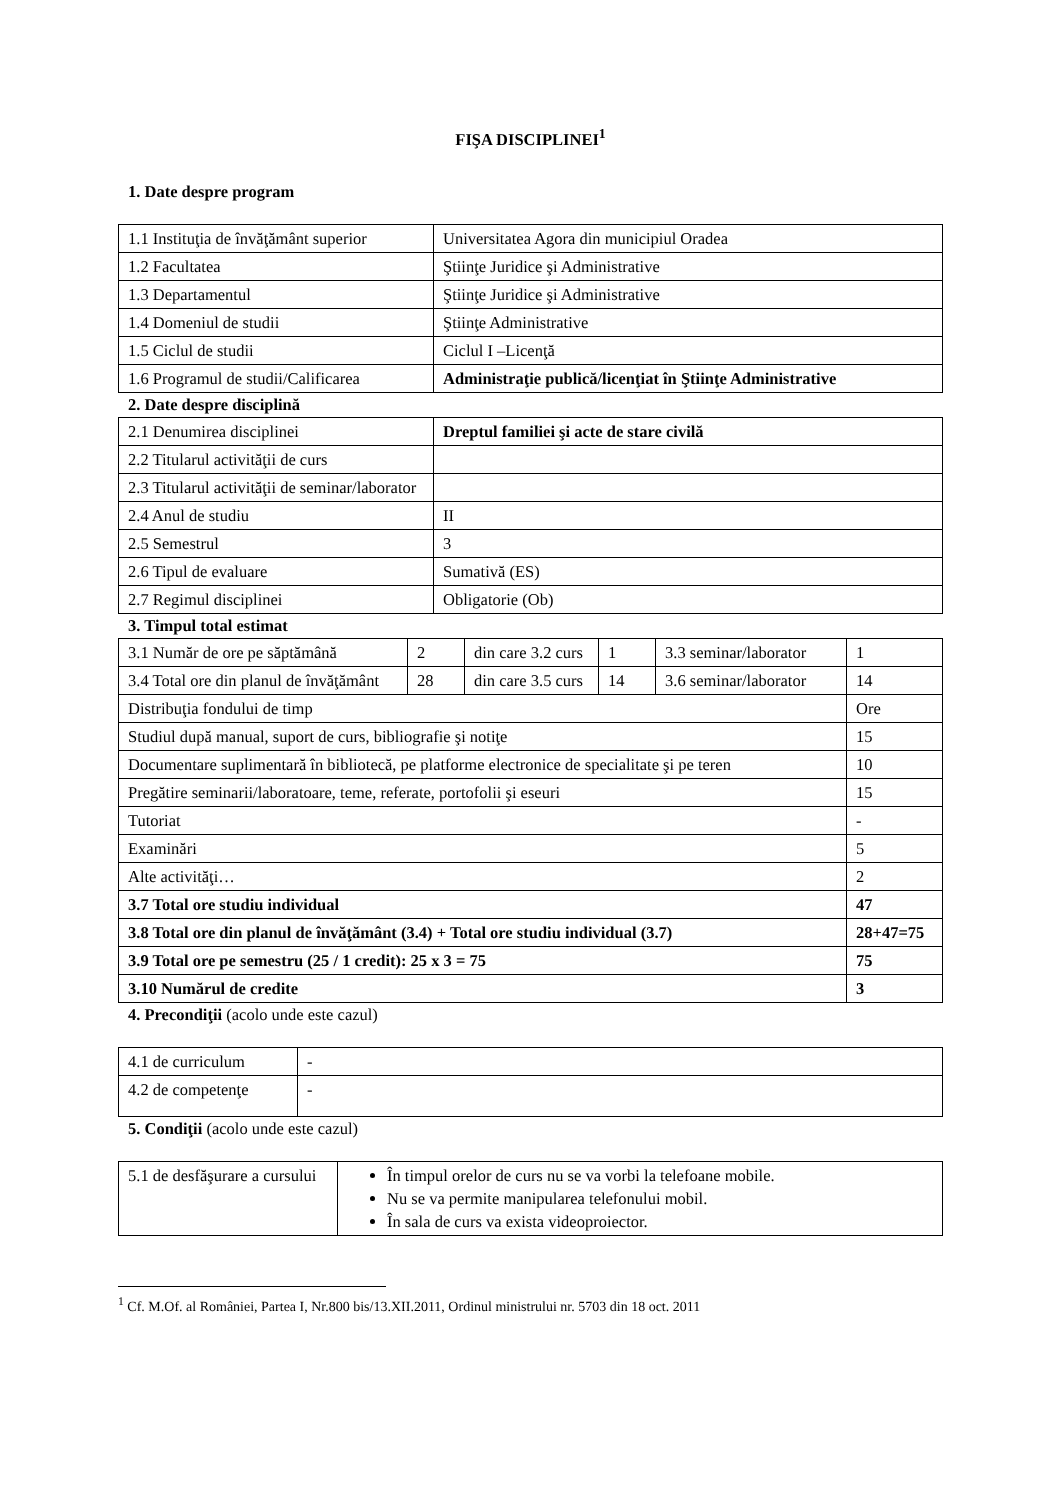FIŞA DISCIPLINEI<sup>1</sup>
1. Date despre program
| 1.1 Instituţia de învăţământ superior | Universitatea Agora din municipiul Oradea |
| 1.2 Facultatea | Ştiinţe Juridice şi Administrative |
| 1.3 Departamentul | Ştiinţe Juridice şi Administrative |
| 1.4 Domeniul de studii | Ştiinţe Administrative |
| 1.5 Ciclul de studii | Ciclul I –Licenţă |
| 1.6 Programul de studii/Calificarea | Administraţie publică/licenţiat în Ştiinţe Administrative |
2. Date despre disciplină
| 2.1 Denumirea disciplinei | Dreptul familiei şi acte de stare civilă |
| 2.2 Titularul activităţii de curs | |
| 2.3 Titularul activităţii de seminar/laborator | |
| 2.4 Anul de studiu | II |
| 2.5 Semestrul | 3 |
| 2.6 Tipul de evaluare | Sumativă (ES) |
| 2.7 Regimul disciplinei | Obligatorie (Ob) |
3. Timpul total estimat
| 3.1 Număr de ore pe săptămână | 2 | din care 3.2 curs | 1 | 3.3 seminar/laborator | 1 |
| 3.4 Total ore din planul de învăţământ | 28 | din care 3.5 curs | 14 | 3.6 seminar/laborator | 14 |
| Distribuţia fondului de timp | | | | | Ore |
| Studiul după manual, suport de curs, bibliografie şi notiţe | | | | | 15 |
| Documentare suplimentară în bibliotecă, pe platforme electronice de specialitate şi pe teren | | | | | 10 |
| Pregătire seminarii/laboratoare, teme, referate, portofolii şi eseuri | | | | | 15 |
| Tutoriat | | | | | - |
| Examinări | | | | | 5 |
| Alte activităţi… | | | | | 2 |
| 3.7 Total ore studiu individual | | | | | 47 |
| 3.8 Total ore din planul de învăţământ (3.4) + Total ore studiu individual (3.7) | | | | | 28+47=75 |
| 3.9 Total ore pe semestru (25 / 1 credit): 25 x 3 = 75 | | | | | 75 |
| 3.10 Numărul de credite | | | | | 3 |
4. Precondiţii (acolo unde este cazul)
| 4.1 de curriculum | - |
| 4.2 de competenţe | - |
5. Condiţii (acolo unde este cazul)
| 5.1 de desfăşurare a cursului | În timpul orelor de curs nu se va vorbi la telefoane mobile. Nu se va permite manipularea telefonului mobil. În sala de curs va exista videoproiector. |
<sup>1</sup> Cf. M.Of. al României, Partea I, Nr.800 bis/13.XII.2011, Ordinul ministrului nr. 5703 din 18 oct. 2011